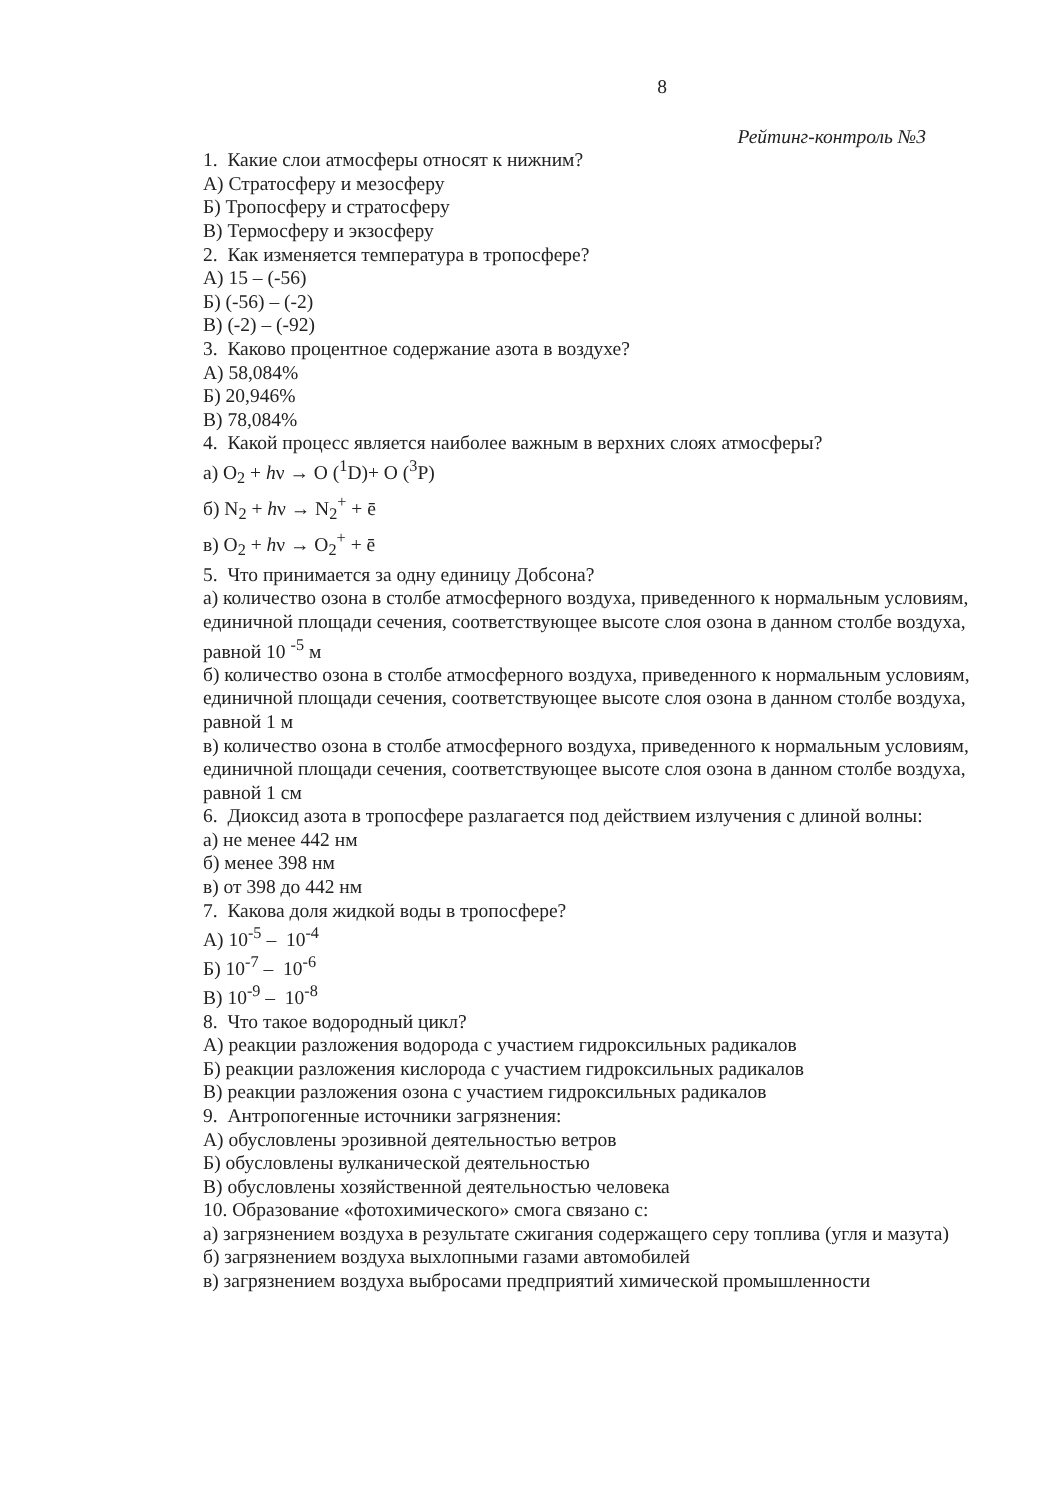8
Рейтинг-контроль №3
1. Какие слои атмосферы относят к нижним?
А) Стратосферу и мезосферу
Б) Тропосферу и стратосферу
В) Термосферу и экзосферу
2. Как изменяется температура в тропосфере?
А) 15 – (-56)
Б) (-56) – (-2)
В) (-2) – (-92)
3. Каково процентное содержание азота в воздухе?
А) 58,084%
Б) 20,946%
В) 78,084%
4. Какой процесс является наиболее важным в верхних слоях атмосферы?
а) O<sub>2</sub> + hν → O (<sup>1</sup>D)+ O (<sup>3</sup>P)
б) N<sub>2</sub> + hν → N<sub>2</sub><sup>+</sup> + ē
в) O<sub>2</sub> + hν → O<sub>2</sub><sup>+</sup> + ē
5. Что принимается за одну единицу Добсона?
а) количество озона в столбе атмосферного воздуха, приведенного к нормальным условиям, единичной площади сечения, соответствующее высоте слоя озона в данном столбе воздуха, равной 10 <sup>-5</sup> м
б) количество озона в столбе атмосферного воздуха, приведенного к нормальным условиям, единичной площади сечения, соответствующее высоте слоя озона в данном столбе воздуха, равной 1 м
в) количество озона в столбе атмосферного воздуха, приведенного к нормальным условиям, единичной площади сечения, соответствующее высоте слоя озона в данном столбе воздуха, равной 1 см
6. Диоксид азота в тропосфере разлагается под действием излучения с длиной волны:
а) не менее 442 нм
б) менее 398 нм
в) от 398 до 442 нм
7. Какова доля жидкой воды в тропосфере?
А) 10<sup>-5</sup> – 10<sup>-4</sup>
Б) 10<sup>-7</sup> – 10<sup>-6</sup>
В) 10<sup>-9</sup> – 10<sup>-8</sup>
8. Что такое водородный цикл?
А) реакции разложения водорода с участием гидроксильных радикалов
Б) реакции разложения кислорода с участием гидроксильных радикалов
В) реакции разложения озона с участием гидроксильных радикалов
9. Антропогенные источники загрязнения:
А) обусловлены эрозивной деятельностью ветров
Б) обусловлены вулканической деятельностью
В) обусловлены хозяйственной деятельностью человека
10. Образование «фотохимического» смога связано с:
а) загрязнением воздуха в результате сжигания содержащего серу топлива (угля и мазута)
б) загрязнением воздуха выхлопными газами автомобилей
в) загрязнением воздуха выбросами предприятий химической промышленности